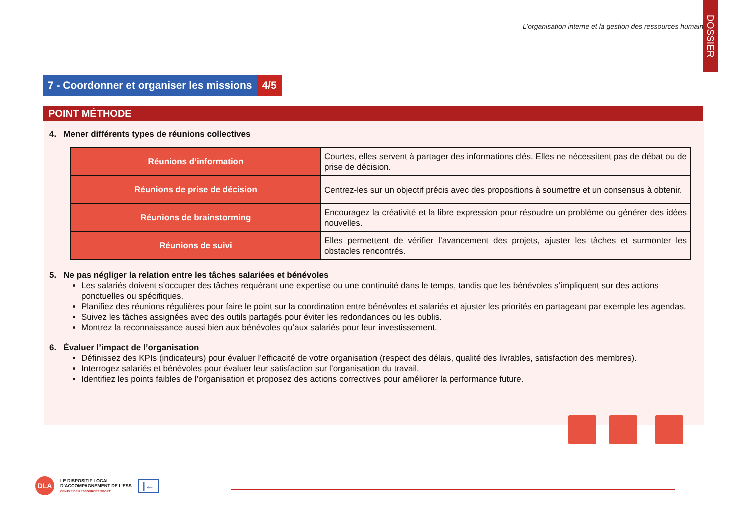L’organisation interne et la gestion des ressources humaines
DOSSIER
7 - Coordonner et organiser les missions
4/5
POINT MÉTHODE
4. Mener différents types de réunions collectives
| Réunions d’information | Courtes, elles servent à partager des informations clés. Elles ne nécessitent pas de débat ou de prise de décision. |
| Réunions de prise de décision | Centrez-les sur un objectif précis avec des propositions à soumettre et un consensus à obtenir. |
| Réunions de brainstorming | Encouragez la créativité et la libre expression pour résoudre un problème ou générer des idées nouvelles. |
| Réunions de suivi | Elles permettent de vérifier l’avancement des projets, ajuster les tâches et surmonter les obstacles rencontrés. |
5. Ne pas négliger la relation entre les tâches salariées et bénévoles
Les salariés doivent s’occuper des tâches requérant une expertise ou une continuité dans le temps, tandis que les bénévoles s’impliquent sur des actions ponctuelles ou spécifiques.
Planifiez des réunions régulières pour faire le point sur la coordination entre bénévoles et salariés et ajuster les priorités en partageant par exemple les agendas.
Suivez les tâches assignées avec des outils partagés pour éviter les redondances ou les oublis.
Montrez la reconnaissance aussi bien aux bénévoles qu’aux salariés pour leur investissement.
6. Évaluer l’impact de l’organisation
Définissez des KPIs (indicateurs) pour évaluer l’efficacité de votre organisation (respect des délais, qualité des livrables, satisfaction des membres).
Interrogez salariés et bénévoles pour évaluer leur satisfaction sur l’organisation du travail.
Identifiez les points faibles de l’organisation et proposez des actions correctives pour améliorer la performance future.
DLA
LE DISPOSITIF LOCAL
D’ACCOMPAGNEMENT DE L’ESS
CENTRE DE RESSOURCES SPORT
|←